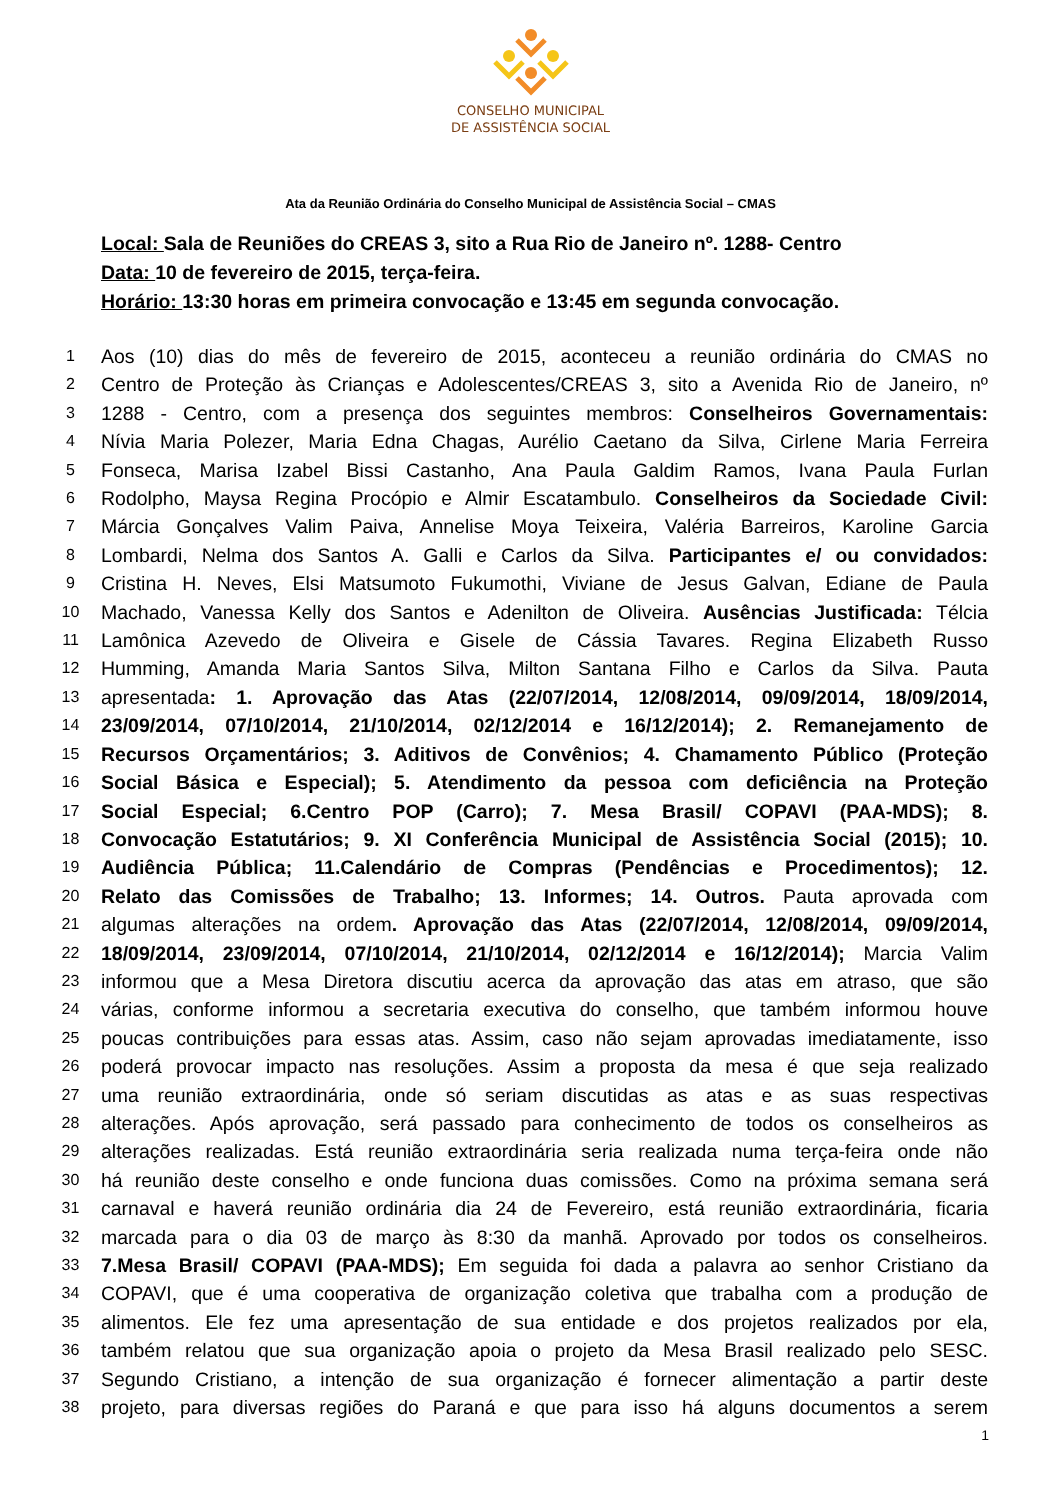CONSELHO MUNICIPAL
DE ASSISTÊNCIA SOCIAL
Ata da Reunião Ordinária do Conselho Municipal de Assistência Social – CMAS
Local: Sala de Reuniões do CREAS 3, sito a Rua Rio de Janeiro nº. 1288- Centro
Data: 10 de fevereiro de 2015, terça-feira.
Horário: 13:30 horas em primeira convocação e 13:45 em segunda convocação.
| 1 | Aos (10) dias do mês de fevereiro de 2015, aconteceu a reunião ordinária do CMAS no |
| 2 | Centro de Proteção às Crianças e Adolescentes/CREAS 3, sito a Avenida Rio de Janeiro, nº |
| 3 | 1288 - Centro, com a presença dos seguintes membros: Conselheiros Governamentais: |
| 4 | Nívia Maria Polezer, Maria Edna Chagas, Aurélio Caetano da Silva, Cirlene Maria Ferreira |
| 5 | Fonseca, Marisa Izabel Bissi Castanho, Ana Paula Galdim Ramos, Ivana Paula Furlan |
| 6 | Rodolpho, Maysa Regina Procópio e Almir Escatambulo. Conselheiros da Sociedade Civil: |
| 7 | Márcia Gonçalves Valim Paiva, Annelise Moya Teixeira, Valéria Barreiros, Karoline Garcia |
| 8 | Lombardi, Nelma dos Santos A. Galli e Carlos da Silva. Participantes e/ ou convidados: |
| 9 | Cristina H. Neves, Elsi Matsumoto Fukumothi, Viviane de Jesus Galvan, Ediane de Paula |
| 10 | Machado, Vanessa Kelly dos Santos e Adenilton de Oliveira. Ausências Justificada: Télcia |
| 11 | Lamônica Azevedo de Oliveira e Gisele de Cássia Tavares. Regina Elizabeth Russo |
| 12 | Humming, Amanda Maria Santos Silva, Milton Santana Filho e Carlos da Silva. Pauta |
| 13 | apresentada : 1. Aprovação das Atas (22/07/2014, 12/08/2014, 09/09/2014, 18/09/2014, |
| 14 | 23/09/2014, 07/10/2014, 21/10/2014, 02/12/2014 e 16/12/2014); 2. Remanejamento de |
| 15 | Recursos Orçamentários; 3. Aditivos de Convênios; 4. Chamamento Público (Proteção |
| 16 | Social Básica e Especial); 5. Atendimento da pessoa com deficiência na Proteção |
| 17 | Social Especial; 6.Centro POP (Carro); 7. Mesa Brasil/ COPAVI (PAA-MDS); 8. |
| 18 | Convocação Estatutários; 9. XI Conferência Municipal de Assistência Social (2015); 10. |
| 19 | Audiência Pública; 11.Calendário de Compras (Pendências e Procedimentos); 12. |
| 20 | Relato das Comissões de Trabalho; 13. Informes; 14. Outros. Pauta aprovada com |
| 21 | algumas alterações na ordem . Aprovação das Atas (22/07/2014, 12/08/2014, 09/09/2014, |
| 22 | 18/09/2014, 23/09/2014, 07/10/2014, 21/10/2014, 02/12/2014 e 16/12/2014); Marcia Valim |
| 23 | informou que a Mesa Diretora discutiu acerca da aprovação das atas em atraso, que são |
| 24 | várias, conforme informou a secretaria executiva do conselho, que também informou houve |
| 25 | poucas contribuições para essas atas. Assim, caso não sejam aprovadas imediatamente, isso |
| 26 | poderá provocar impacto nas resoluções. Assim a proposta da mesa é que seja realizado |
| 27 | uma reunião extraordinária, onde só seriam discutidas as atas e as suas respectivas |
| 28 | alterações. Após aprovação, será passado para conhecimento de todos os conselheiros as |
| 29 | alterações realizadas. Está reunião extraordinária seria realizada numa terça-feira onde não |
| 30 | há reunião deste conselho e onde funciona duas comissões. Como na próxima semana será |
| 31 | carnaval e haverá reunião ordinária dia 24 de Fevereiro, está reunião extraordinária, ficaria |
| 32 | marcada para o dia 03 de março às 8:30 da manhã. Aprovado por todos os conselheiros. |
| 33 | 7.Mesa Brasil/ COPAVI (PAA-MDS); Em seguida foi dada a palavra ao senhor Cristiano da |
| 34 | COPAVI, que é uma cooperativa de organização coletiva que trabalha com a produção de |
| 35 | alimentos. Ele fez uma apresentação de sua entidade e dos projetos realizados por ela, |
| 36 | também relatou que sua organização apoia o projeto da Mesa Brasil realizado pelo SESC. |
| 37 | Segundo Cristiano, a intenção de sua organização é fornecer alimentação a partir deste |
| 38 | projeto, para diversas regiões do Paraná e que para isso há alguns documentos a serem |
1